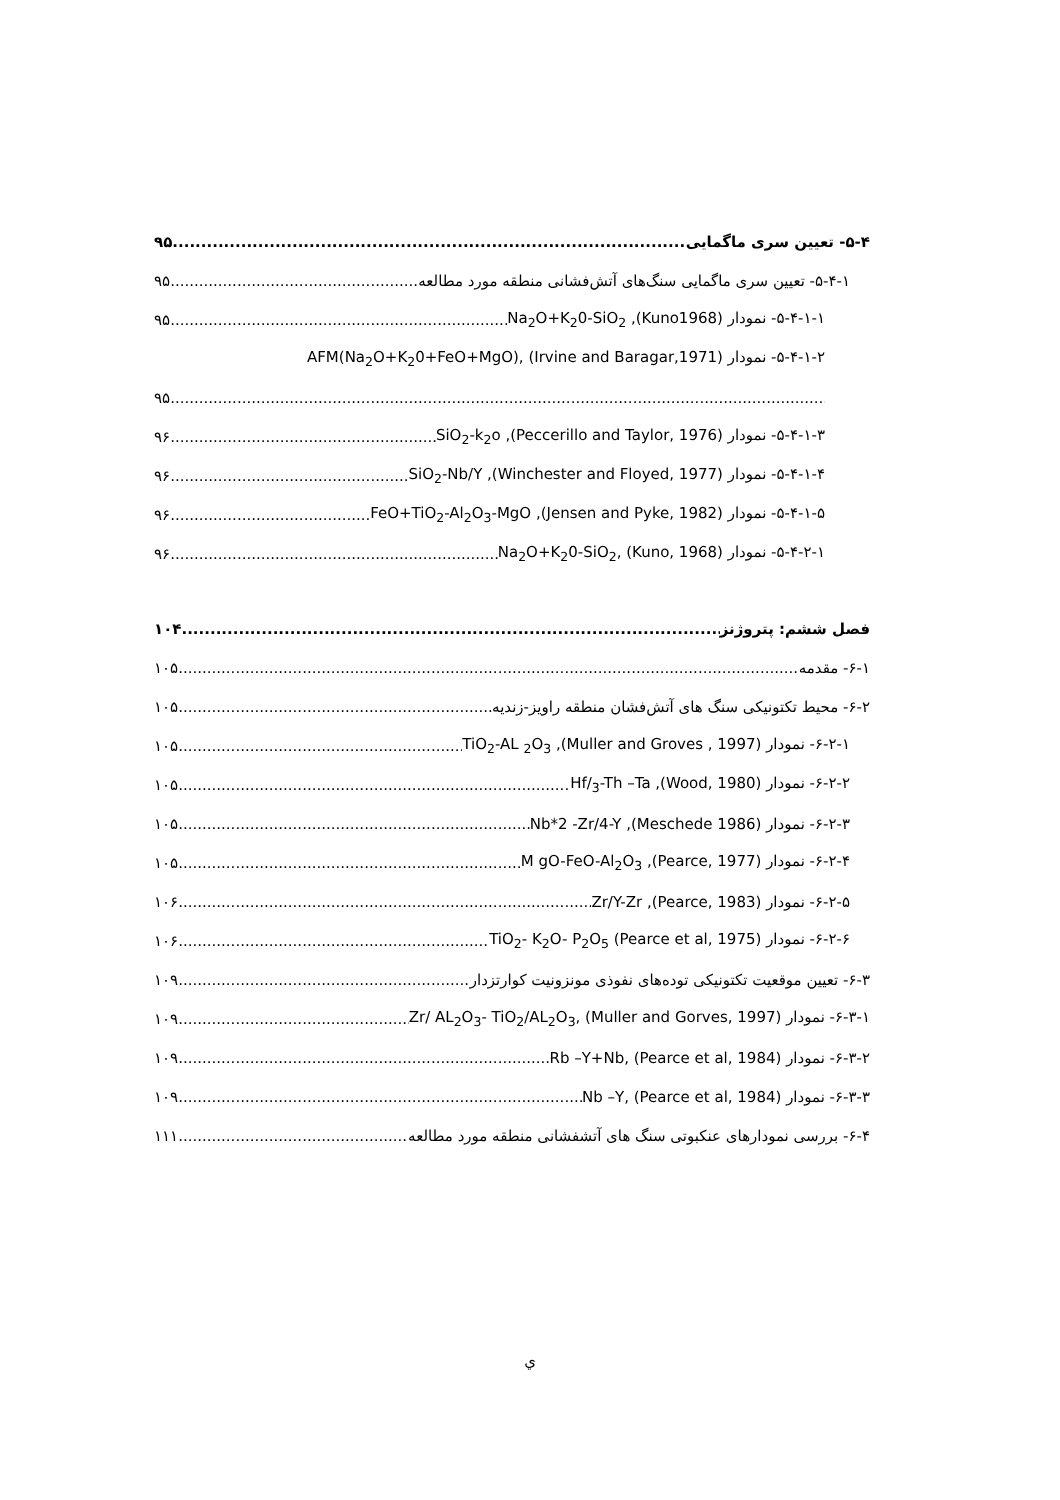۵-۴- تعیین سری ماگمایی ۹۵
۵-۴-۱- تعیین سری ماگمایی سنگ‌های آتش‌فشانی منطقه مورد مطالعه ۹۵
۵-۴-۱-۱- نمودار Na<sub>2</sub>O+K<sub>2</sub>0-SiO<sub>2</sub> ,(Kuno1968) ۹۵
۵-۴-۱-۲- نمودار AFM(Na<sub>2</sub>O+K<sub>2</sub>0+FeO+MgO), (Irvine and Baragar,1971)
۹۵
۵-۴-۱-۳- نمودار SiO<sub>2</sub>-k<sub>2</sub>o ,(Peccerillo and Taylor, 1976) ۹۶
۵-۴-۱-۴- نمودار SiO<sub>2</sub>-Nb/Y ,(Winchester and Floyed, 1977) ۹۶
۵-۴-۱-۵- نمودار FeO+TiO<sub>2</sub>-Al<sub>2</sub>O<sub>3</sub>-MgO ,(Jensen and Pyke, 1982) ۹۶
۵-۴-۲-۱- نمودار Na<sub>2</sub>O+K<sub>2</sub>0-SiO<sub>2</sub>, (Kuno, 1968) ۹۶
فصل ششم: پتروژنز ۱۰۴
۶-۱- مقدمه ۱۰۵
۶-۲- محیط تکتونیکی سنگ های آتش‌فشان منطقه راویز-زندیه ۱۰۵
۶-۲-۱- نمودار TiO<sub>2</sub>-AL <sub>2</sub>O<sub>3</sub> ,(Muller and Groves , 1997) ۱۰۵
۶-۲-۲- نمودار Hf/<sub>3</sub>-Th –Ta ,(Wood, 1980) ۱۰۵
۶-۲-۳- نمودار Nb*2 -Zr/4-Y ,(Meschede 1986) ۱۰۵
۶-۲-۴- نمودار M gO-FeO-Al<sub>2</sub>O<sub>3</sub> ,(Pearce, 1977) ۱۰۵
۶-۲-۵- نمودار Zr/Y-Zr ,(Pearce, 1983) ۱۰۶
۶-۲-۶- نمودار TiO<sub>2</sub>- K<sub>2</sub>O- P<sub>2</sub>O<sub>5</sub> (Pearce et al, 1975) ۱۰۶
۶-۳- تعیین موقعیت تکتونیکی توده‌های نفوذی مونزونیت کوارتزدار ۱۰۹
۶-۳-۱- نمودار Zr/ AL<sub>2</sub>O<sub>3</sub>- TiO<sub>2</sub>/AL<sub>2</sub>O<sub>3</sub>, (Muller and Gorves, 1997) ۱۰۹
۶-۳-۲- نمودار Rb –Y+Nb, (Pearce et al, 1984) ۱۰۹
۶-۳-۳- نمودار Nb –Y, (Pearce et al, 1984) ۱۰۹
۶-۴- بررسی نمودارهای عنکبوتی سنگ های آتشفشانی منطقه مورد مطالعه ۱۱۱
ي